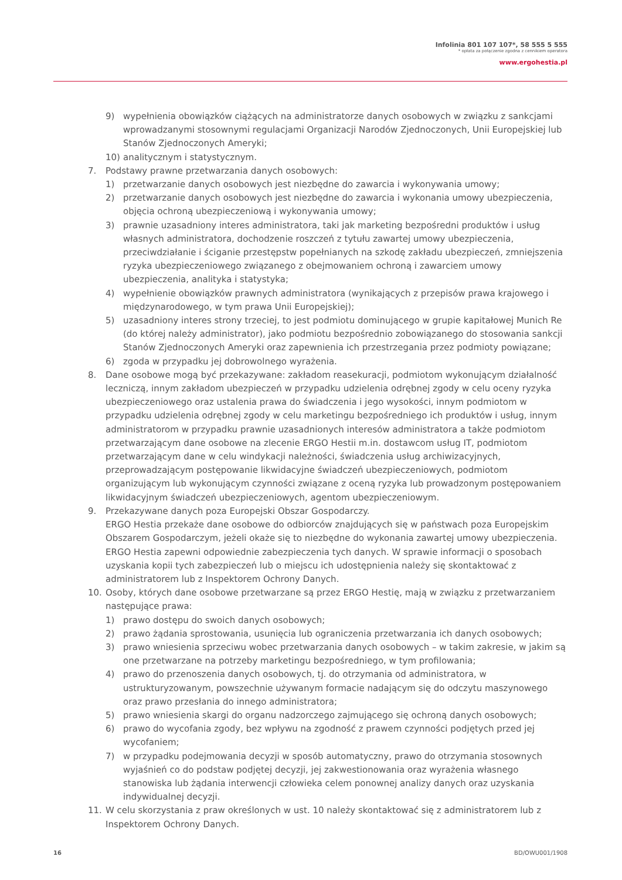Infolinia 801 107 107*, 58 555 5 555
* opłata za połączenie zgodna z cennikiem operatora
www.ergohestia.pl
9) wypełnienia obowiązków ciążących na administratorze danych osobowych w związku z sankcjami wprowadzanymi stosownymi regulacjami Organizacji Narodów Zjednoczonych, Unii Europejskiej lub Stanów Zjednoczonych Ameryki;
10) analitycznym i statystycznym.
7. Podstawy prawne przetwarzania danych osobowych:
1) przetwarzanie danych osobowych jest niezbędne do zawarcia i wykonywania umowy;
2) przetwarzanie danych osobowych jest niezbędne do zawarcia i wykonania umowy ubezpieczenia, objęcia ochroną ubezpieczeniową i wykonywania umowy;
3) prawnie uzasadniony interes administratora, taki jak marketing bezpośredni produktów i usług własnych administratora, dochodzenie roszczeń z tytułu zawartej umowy ubezpieczenia, przeciwdziałanie i ściganie przestępstw popełnianych na szkodę zakładu ubezpieczeń, zmniejszenia ryzyka ubezpieczeniowego związanego z obejmowaniem ochroną i zawarciem umowy ubezpieczenia, analityka i statystyka;
4) wypełnienie obowiązków prawnych administratora (wynikających z przepisów prawa krajowego i międzynarodowego, w tym prawa Unii Europejskiej);
5) uzasadniony interes strony trzeciej, to jest podmiotu dominującego w grupie kapitałowej Munich Re (do której należy administrator), jako podmiotu bezpośrednio zobowiązanego do stosowania sankcji Stanów Zjednoczonych Ameryki oraz zapewnienia ich przestrzegania przez podmioty powiązane;
6) zgoda w przypadku jej dobrowolnego wyrażenia.
8. Dane osobowe mogą być przekazywane: zakładom reasekuracji, podmiotom wykonującym działalność leczniczą, innym zakładom ubezpieczeń w przypadku udzielenia odrębnej zgody w celu oceny ryzyka ubezpieczeniowego oraz ustalenia prawa do świadczenia i jego wysokości, innym podmiotom w przypadku udzielenia odrębnej zgody w celu marketingu bezpośredniego ich produktów i usług, innym administratorom w przypadku prawnie uzasadnionych interesów administratora a także podmiotom przetwarzającym dane osobowe na zlecenie ERGO Hestii m.in. dostawcom usług IT, podmiotom przetwarzającym dane w celu windykacji należności, świadczenia usług archiwizacyjnych, przeprowadzającym postępowanie likwidacyjne świadczeń ubezpieczeniowych, podmiotom organizującym lub wykonującym czynności związane z oceną ryzyka lub prowadzonym postępowaniem likwidacyjnym świadczeń ubezpieczeniowych, agentom ubezpieczeniowym.
9. Przekazywane danych poza Europejski Obszar Gospodarczy.
ERGO Hestia przekaże dane osobowe do odbiorców znajdujących się w państwach poza Europejskim Obszarem Gospodarczym, jeżeli okaże się to niezbędne do wykonania zawartej umowy ubezpieczenia. ERGO Hestia zapewni odpowiednie zabezpieczenia tych danych. W sprawie informacji o sposobach uzyskania kopii tych zabezpieczeń lub o miejscu ich udostępnienia należy się skontaktować z administratorem lub z Inspektorem Ochrony Danych.
10. Osoby, których dane osobowe przetwarzane są przez ERGO Hestię, mają w związku z przetwarzaniem następujące prawa:
1) prawo dostępu do swoich danych osobowych;
2) prawo żądania sprostowania, usunięcia lub ograniczenia przetwarzania ich danych osobowych;
3) prawo wniesienia sprzeciwu wobec przetwarzania danych osobowych – w takim zakresie, w jakim są one przetwarzane na potrzeby marketingu bezpośredniego, w tym profilowania;
4) prawo do przenoszenia danych osobowych, tj. do otrzymania od administratora, w ustrukturyzowanym, powszechnie używanym formacie nadającym się do odczytu maszynowego oraz prawo przesłania do innego administratora;
5) prawo wniesienia skargi do organu nadzorczego zajmującego się ochroną danych osobowych;
6) prawo do wycofania zgody, bez wpływu na zgodność z prawem czynności podjętych przed jej wycofaniem;
7) w przypadku podejmowania decyzji w sposób automatyczny, prawo do otrzymania stosownych wyjaśnień co do podstaw podjętej decyzji, jej zakwestionowania oraz wyrażenia własnego stanowiska lub żądania interwencji człowieka celem ponownej analizy danych oraz uzyskania indywidualnej decyzji.
11. W celu skorzystania z praw określonych w ust. 10 należy skontaktować się z administratorem lub z Inspektorem Ochrony Danych.
16 BD/OWU001/1908